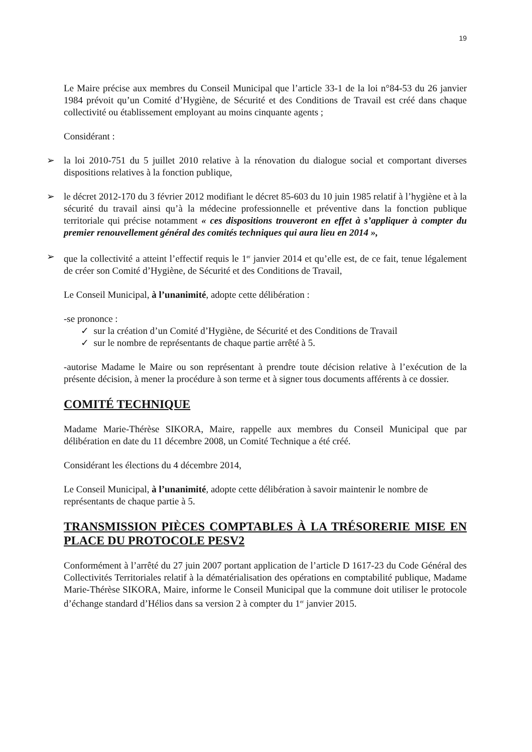19
Le Maire précise aux membres du Conseil Municipal que l’article 33-1 de la loi n°84-53 du 26 janvier 1984 prévoit qu’un Comité d’Hygiène, de Sécurité et des Conditions de Travail est créé dans chaque collectivité ou établissement employant au moins cinquante agents ;
Considérant :
➢ la loi 2010-751 du 5 juillet 2010 relative à la rénovation du dialogue social et comportant diverses dispositions relatives à la fonction publique,
➢ le décret 2012-170 du 3 février 2012 modifiant le décret 85-603 du 10 juin 1985 relatif à l’hygiène et à la sécurité du travail ainsi qu’à la médecine professionnelle et préventive dans la fonction publique territoriale qui précise notamment « ces dispositions trouveront en effet à s’appliquer à compter du premier renouvellement général des comités techniques qui aura lieu en 2014 »,
➢ que la collectivité a atteint l’effectif requis le 1<sup>er</sup> janvier 2014 et qu’elle est, de ce fait, tenue légalement de créer son Comité d’Hygiène, de Sécurité et des Conditions de Travail,
Le Conseil Municipal, à l’unanimité, adopte cette délibération :
-se prononce :
✓ sur la création d’un Comité d’Hygiène, de Sécurité et des Conditions de Travail
✓ sur le nombre de représentants de chaque partie arrêté à 5.
-autorise Madame le Maire ou son représentant à prendre toute décision relative à l’exécution de la présente décision, à mener la procédure à son terme et à signer tous documents afférents à ce dossier.
COMITÉ TECHNIQUE
Madame Marie-Thérèse SIKORA, Maire, rappelle aux membres du Conseil Municipal que par délibération en date du 11 décembre 2008, un Comité Technique a été créé.
Considérant les élections du 4 décembre 2014,
Le Conseil Municipal, à l’unanimité, adopte cette délibération à savoir maintenir le nombre de représentants de chaque partie à 5.
TRANSMISSION PIÈCES COMPTABLES À LA TRÉSORERIE MISE EN PLACE DU PROTOCOLE PESV2
Conformément à l’arrêté du 27 juin 2007 portant application de l’article D 1617-23 du Code Général des Collectivités Territoriales relatif à la dématérialisation des opérations en comptabilité publique, Madame Marie-Thérèse SIKORA, Maire, informe le Conseil Municipal que la commune doit utiliser le protocole d’échange standard d’Hélios dans sa version 2 à compter du 1<sup>er</sup> janvier 2015.